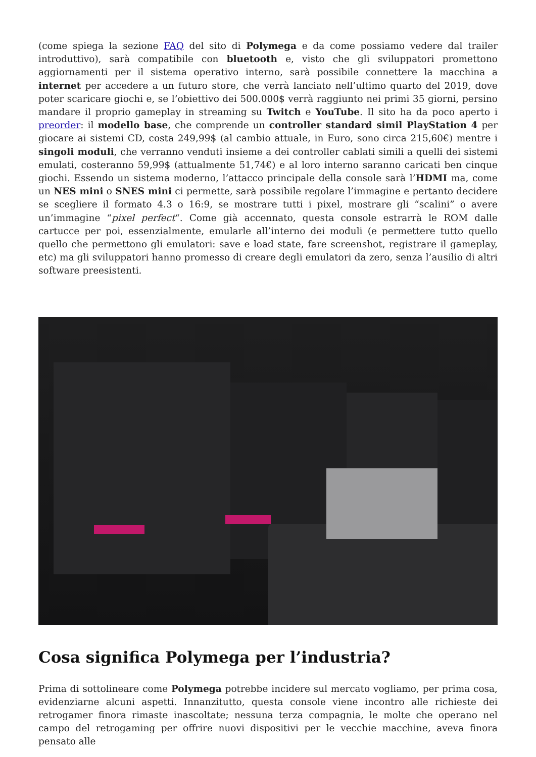(come spiega la sezione FAQ del sito di Polymega e da come possiamo vedere dal trailer introduttivo), sarà compatibile con bluetooth e, visto che gli sviluppatori promettono aggiornamenti per il sistema operativo interno, sarà possibile connettere la macchina a internet per accedere a un futuro store, che verrà lanciato nell’ultimo quarto del 2019, dove poter scaricare giochi e, se l’obiettivo dei 500.000$ verrà raggiunto nei primi 35 giorni, persino mandare il proprio gameplay in streaming su Twitch e YouTube. Il sito ha da poco aperto i preorder: il modello base, che comprende un controller standard simil PlayStation 4 per giocare ai sistemi CD, costa 249,99$ (al cambio attuale, in Euro, sono circa 215,60€) mentre i singoli moduli, che verranno venduti insieme a dei controller cablati simili a quelli dei sistemi emulati, costeranno 59,99$ (attualmente 51,74€) e al loro interno saranno caricati ben cinque giochi. Essendo un sistema moderno, l’attacco principale della console sarà l’HDMI ma, come un NES mini o SNES mini ci permette, sarà possibile regolare l’immagine e pertanto decidere se scegliere il formato 4.3 o 16:9, se mostrare tutti i pixel, mostrare gli “scalini” o avere un’immagine “pixel perfect“. Come già accennato, questa console estrarrà le ROM dalle cartucce per poi, essenzialmente, emularle all’interno dei moduli (e permettere tutto quello quello che permettono gli emulatori: save e load state, fare screenshot, registrare il gameplay, etc) ma gli sviluppatori hanno promesso di creare degli emulatori da zero, senza l’ausilio di altri software preesistenti.
Cosa significa Polymega per l’industria?
Prima di sottolineare come Polymega potrebbe incidere sul mercato vogliamo, per prima cosa, evidenziarne alcuni aspetti. Innanzitutto, questa console viene incontro alle richieste dei retrogamer finora rimaste inascoltate; nessuna terza compagnia, le molte che operano nel campo del retrogaming per offrire nuovi dispositivi per le vecchie macchine, aveva finora pensato alle